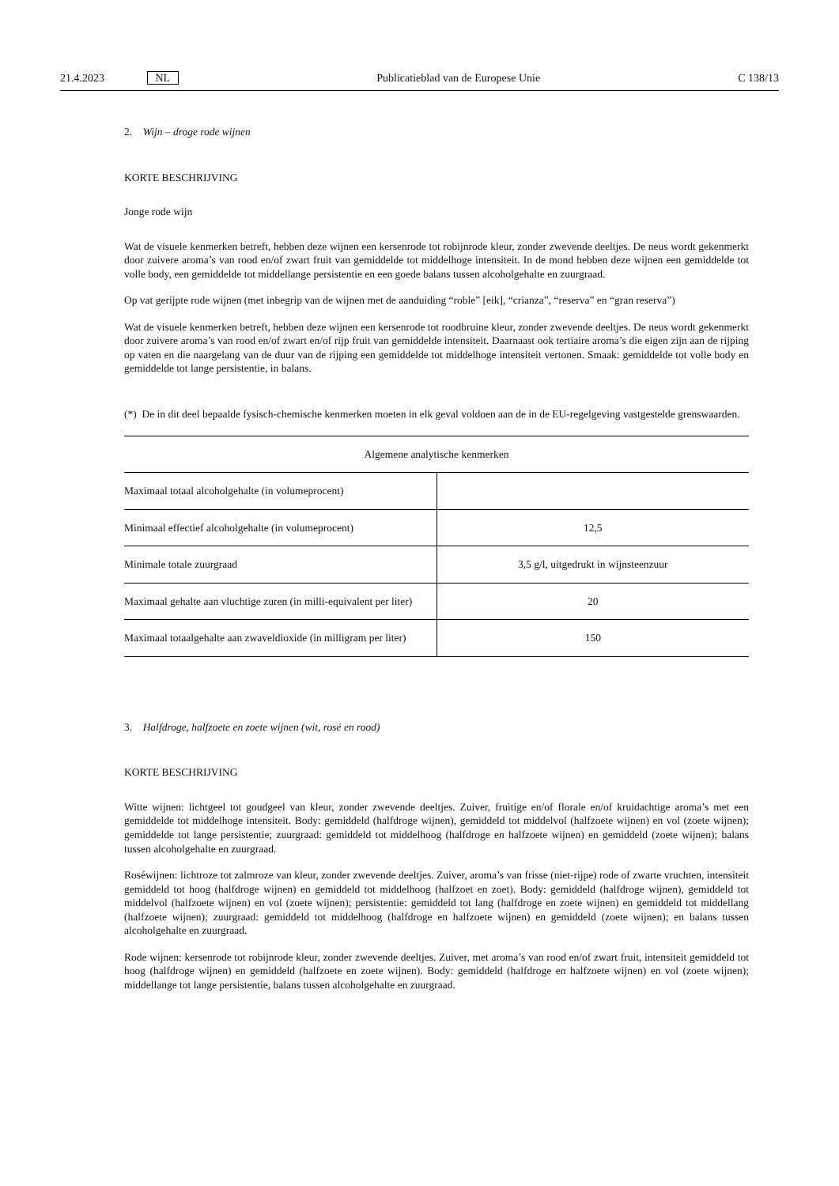21.4.2023 NL Publicatieblad van de Europese Unie C 138/13
2. Wijn – droge rode wijnen
KORTE BESCHRIJVING
Jonge rode wijn
Wat de visuele kenmerken betreft, hebben deze wijnen een kersenrode tot robijnrode kleur, zonder zwevende deeltjes. De neus wordt gekenmerkt door zuivere aroma’s van rood en/of zwart fruit van gemiddelde tot middelhoge intensiteit. In de mond hebben deze wijnen een gemiddelde tot volle body, een gemiddelde tot middellange persistentie en een goede balans tussen alcoholgehalte en zuurgraad.
Op vat gerijpte rode wijnen (met inbegrip van de wijnen met de aanduiding “roble” [eik], “crianza”, “reserva” en “gran reserva”)
Wat de visuele kenmerken betreft, hebben deze wijnen een kersenrode tot roodbruine kleur, zonder zwevende deeltjes. De neus wordt gekenmerkt door zuivere aroma’s van rood en/of zwart en/of rijp fruit van gemiddelde intensiteit. Daarnaast ook tertiaire aroma’s die eigen zijn aan de rijping op vaten en die naargelang van de duur van de rijping een gemiddelde tot middelhoge intensiteit vertonen. Smaak: gemiddelde tot volle body en gemiddelde tot lange persistentie, in balans.
(*) De in dit deel bepaalde fysisch-chemische kenmerken moeten in elk geval voldoen aan de in de EU-regelgeving vastgestelde grenswaarden.
| Algemene analytische kenmerken | |
| --- | --- |
| Maximaal totaal alcoholgehalte (in volumeprocent) | |
| Minimaal effectief alcoholgehalte (in volumeprocent) | 12,5 |
| Minimale totale zuurgraad | 3,5 g/l, uitgedrukt in wijnsteenzuur |
| Maximaal gehalte aan vluchtige zuren (in milli-equivalent per liter) | 20 |
| Maximaal totaalgehalte aan zwaveldioxide (in milligram per liter) | 150 |
3. Halfdroge, halfzoete en zoete wijnen (wit, rosé en rood)
KORTE BESCHRIJVING
Witte wijnen: lichtgeel tot goudgeel van kleur, zonder zwevende deeltjes. Zuiver, fruitige en/of florale en/of kruidachtige aroma’s met een gemiddelde tot middelhoge intensiteit. Body: gemiddeld (halfdroge wijnen), gemiddeld tot middelvol (halfzoete wijnen) en vol (zoete wijnen); gemiddelde tot lange persistentie; zuurgraad: gemiddeld tot middelhoog (halfdroge en halfzoete wijnen) en gemiddeld (zoete wijnen); balans tussen alcoholgehalte en zuurgraad.
Roséwijnen: lichtroze tot zalmroze van kleur, zonder zwevende deeltjes. Zuiver, aroma’s van frisse (niet-rijpe) rode of zwarte vruchten, intensiteit gemiddeld tot hoog (halfdroge wijnen) en gemiddeld tot middelhoog (halfzoet en zoet). Body: gemiddeld (halfdroge wijnen), gemiddeld tot middelvol (halfzoete wijnen) en vol (zoete wijnen); persistentie: gemiddeld tot lang (halfdroge en zoete wijnen) en gemiddeld tot middellang (halfzoete wijnen); zuurgraad: gemiddeld tot middelhoog (halfdroge en halfzoete wijnen) en gemiddeld (zoete wijnen); en balans tussen alcoholgehalte en zuurgraad.
Rode wijnen: kersenrode tot robijnrode kleur, zonder zwevende deeltjes. Zuiver, met aroma’s van rood en/of zwart fruit, intensiteit gemiddeld tot hoog (halfdroge wijnen) en gemiddeld (halfzoete en zoete wijnen). Body: gemiddeld (halfdroge en halfzoete wijnen) en vol (zoete wijnen); middellange tot lange persistentie, balans tussen alcoholgehalte en zuurgraad.